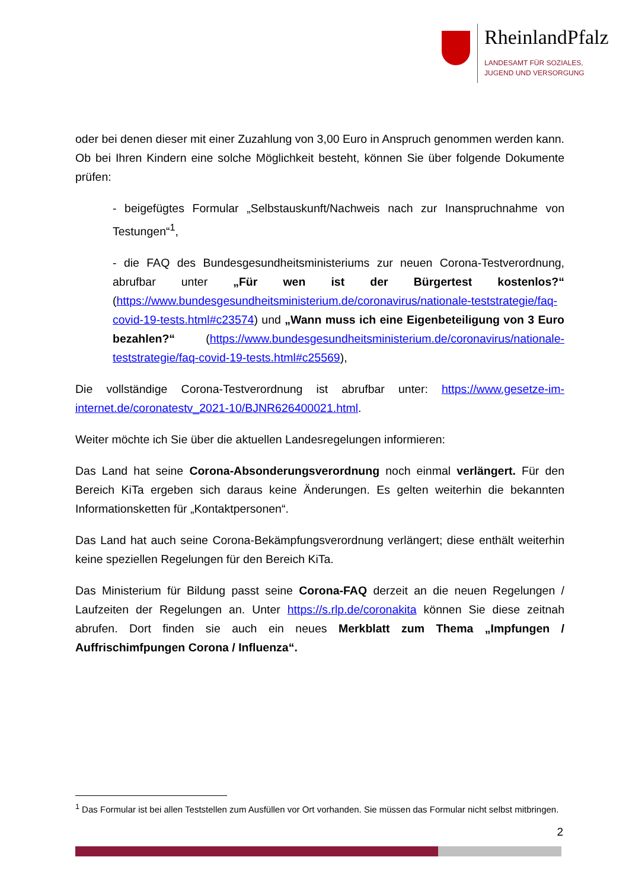RheinlandPfalz
LANDESAMT FÜR SOZIALES,
JUGEND UND VERSORGUNG
oder bei denen dieser mit einer Zuzahlung von 3,00 Euro in Anspruch genommen werden kann. Ob bei Ihren Kindern eine solche Möglichkeit besteht, können Sie über folgende Dokumente prüfen:
- beigefügtes Formular „Selbstauskunft/Nachweis nach zur Inanspruchnahme von Testungen“<sup>1</sup>,
- die FAQ des Bundesgesundheitsministeriums zur neuen Corona-Testverordnung, abrufbar unter „Für wen ist der Bürgertest kostenlos?“ (https://www.bundesgesundheitsministerium.de/coronavirus/nationale-teststrategie/faq-covid-19-tests.html#c23574) und „Wann muss ich eine Eigenbeteiligung von 3 Euro bezahlen?“ (https://www.bundesgesundheitsministerium.de/coronavirus/nationale-teststrategie/faq-covid-19-tests.html#c25569),
Die vollständige Corona-Testverordnung ist abrufbar unter: https://www.gesetze-im-internet.de/coronatestv_2021-10/BJNR626400021.html.
Weiter möchte ich Sie über die aktuellen Landesregelungen informieren:
Das Land hat seine Corona-Absonderungsverordnung noch einmal verlängert. Für den Bereich KiTa ergeben sich daraus keine Änderungen. Es gelten weiterhin die bekannten Informationsketten für „Kontaktpersonen“.
Das Land hat auch seine Corona-Bekämpfungsverordnung verlängert; diese enthält weiterhin keine speziellen Regelungen für den Bereich KiTa.
Das Ministerium für Bildung passt seine Corona-FAQ derzeit an die neuen Regelungen / Laufzeiten der Regelungen an. Unter https://s.rlp.de/coronakita können Sie diese zeitnah abrufen. Dort finden sie auch ein neues Merkblatt zum Thema „Impfungen / Auffrischimfpungen Corona / Influenza“.
<sup>1</sup> Das Formular ist bei allen Teststellen zum Ausfüllen vor Ort vorhanden. Sie müssen das Formular nicht selbst mitbringen.
2